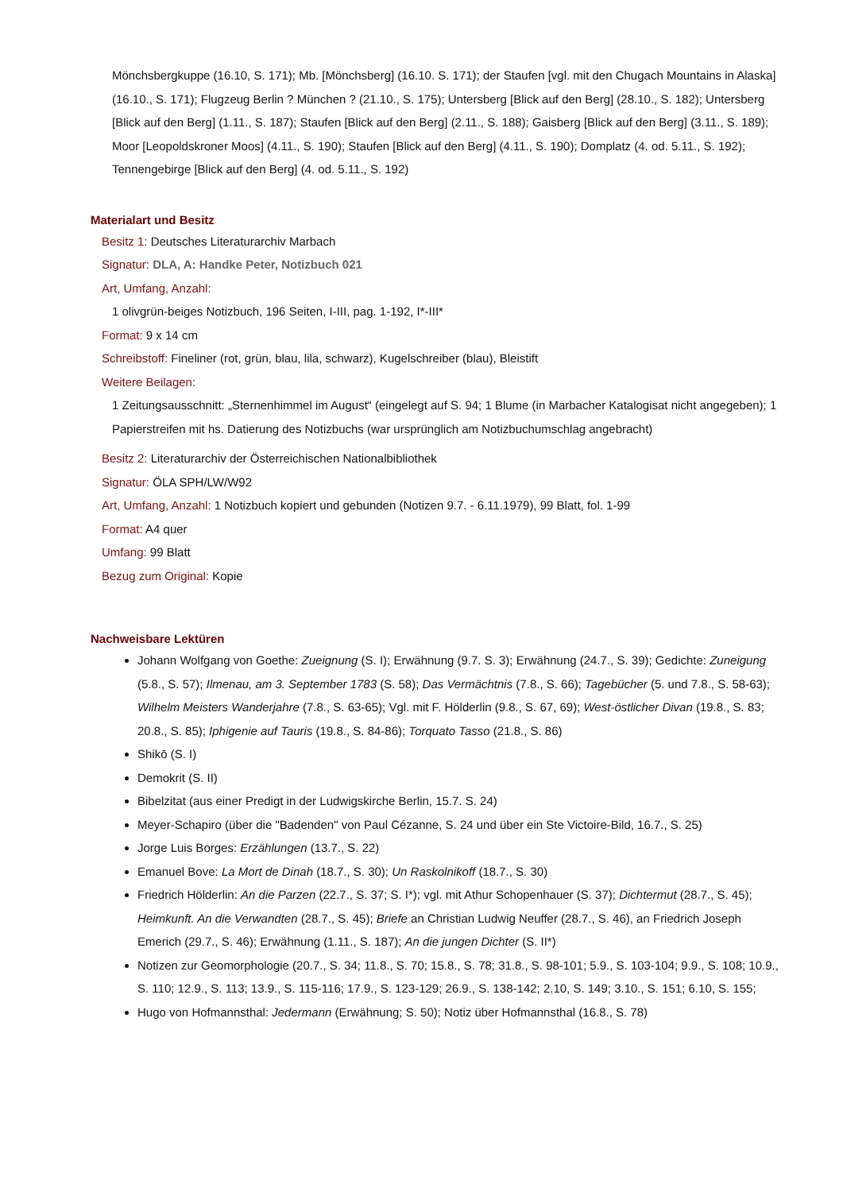Mönchsbergkuppe (16.10, S. 171); Mb. [Mönchsberg] (16.10. S. 171); der Staufen [vgl. mit den Chugach Mountains in Alaska] (16.10., S. 171); Flugzeug Berlin ? München ? (21.10., S. 175); Untersberg [Blick auf den Berg] (28.10., S. 182); Untersberg [Blick auf den Berg] (1.11., S. 187); Staufen [Blick auf den Berg] (2.11., S. 188); Gaisberg [Blick auf den Berg] (3.11., S. 189); Moor [Leopoldskroner Moos] (4.11., S. 190); Staufen [Blick auf den Berg] (4.11., S. 190); Domplatz (4. od. 5.11., S. 192); Tennengebirge [Blick auf den Berg] (4. od. 5.11., S. 192)
Materialart und Besitz
Besitz 1: Deutsches Literaturarchiv Marbach
Signatur: DLA, A: Handke Peter, Notizbuch 021
Art, Umfang, Anzahl:
1 olivgrün-beiges Notizbuch, 196 Seiten, I-III, pag. 1-192, I*-III*
Format: 9 x 14 cm
Schreibstoff: Fineliner (rot, grün, blau, lila, schwarz), Kugelschreiber (blau), Bleistift
Weitere Beilagen:
1 Zeitungsausschnitt: „Sternenhimmel im August“ (eingelegt auf S. 94; 1 Blume (in Marbacher Katalogisat nicht angegeben); 1 Papierstreifen mit hs. Datierung des Notizbuchs (war ursprünglich am Notizbuchumschlag angebracht)
Besitz 2: Literaturarchiv der Österreichischen Nationalbibliothek
Signatur: ÖLA SPH/LW/W92
Art, Umfang, Anzahl: 1 Notizbuch kopiert und gebunden (Notizen 9.7. - 6.11.1979), 99 Blatt, fol. 1-99
Format: A4 quer
Umfang: 99 Blatt
Bezug zum Original: Kopie
Nachweisbare Lektüren
Johann Wolfgang von Goethe: Zueignung (S. I); Erwähnung (9.7. S. 3); Erwähnung (24.7., S. 39); Gedichte: Zuneigung (5.8., S. 57); Ilmenau, am 3. September 1783 (S. 58); Das Vermächtnis (7.8., S. 66); Tagebücher (5. und 7.8., S. 58-63); Wilhelm Meisters Wanderjahre (7.8., S. 63-65); Vgl. mit F. Hölderlin (9.8., S. 67, 69); West-östlicher Divan (19.8., S. 83; 20.8., S. 85); Iphigenie auf Tauris (19.8., S. 84-86); Torquato Tasso (21.8., S. 86)
Shikō (S. I)
Demokrit (S. II)
Bibelzitat (aus einer Predigt in der Ludwigskirche Berlin, 15.7. S. 24)
Meyer-Schapiro (über die "Badenden" von Paul Cézanne, S. 24 und über ein Ste Victoire-Bild, 16.7., S. 25)
Jorge Luis Borges: Erzählungen (13.7., S. 22)
Emanuel Bove: La Mort de Dinah (18.7., S. 30); Un Raskolnikoff (18.7., S. 30)
Friedrich Hölderlin: An die Parzen (22.7., S. 37; S. I*); vgl. mit Athur Schopenhauer (S. 37); Dichtermut (28.7., S. 45); Heimkunft. An die Verwandten (28.7., S. 45); Briefe an Christian Ludwig Neuffer (28.7., S. 46), an Friedrich Joseph Emerich (29.7., S. 46); Erwähnung (1.11., S. 187); An die jungen Dichter (S. II*)
Notizen zur Geomorphologie (20.7., S. 34; 11.8., S. 70; 15.8., S. 78; 31.8., S. 98-101; 5.9., S. 103-104; 9.9., S. 108; 10.9., S. 110; 12.9., S. 113; 13.9., S. 115-116; 17.9., S. 123-129; 26.9., S. 138-142; 2.10, S. 149; 3.10., S. 151; 6.10, S. 155;
Hugo von Hofmannsthal: Jedermann (Erwähnung; S. 50); Notiz über Hofmannsthal (16.8., S. 78)